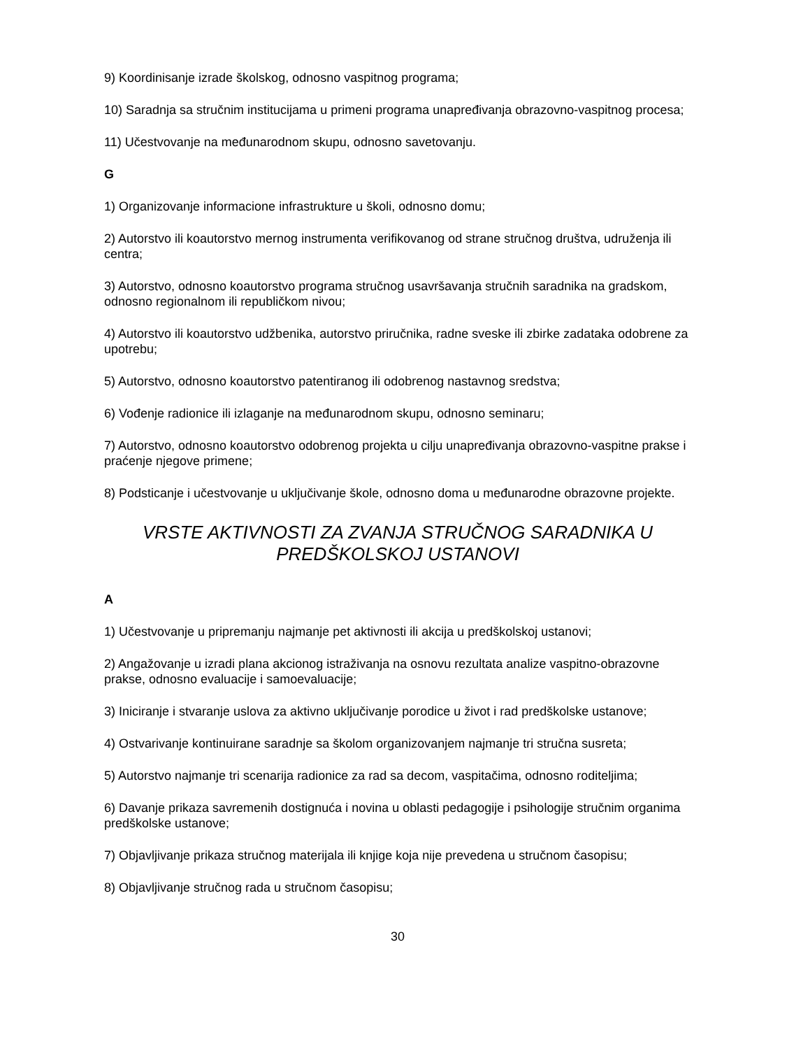9) Koordinisanje izrade školskog, odnosno vaspitnog programa;
10) Saradnja sa stručnim institucijama u primeni programa unapređivanja obrazovno-vaspitnog procesa;
11) Učestvovanje na međunarodnom skupu, odnosno savetovanju.
G
1) Organizovanje informacione infrastrukture u školi, odnosno domu;
2) Autorstvo ili koautorstvo mernog instrumenta verifikovanog od strane stručnog društva, udruženja ili centra;
3) Autorstvo, odnosno koautorstvo programa stručnog usavršavanja stručnih saradnika na gradskom, odnosno regionalnom ili republičkom nivou;
4) Autorstvo ili koautorstvo udžbenika, autorstvo priručnika, radne sveske ili zbirke zadataka odobrene za upotrebu;
5) Autorstvo, odnosno koautorstvo patentiranog ili odobrenog nastavnog sredstva;
6) Vođenje radionice ili izlaganje na međunarodnom skupu, odnosno seminaru;
7) Autorstvo, odnosno koautorstvo odobrenog projekta u cilju unapređivanja obrazovno-vaspitne prakse i praćenje njegove primene;
8) Podsticanje i učestvovanje u uključivanje škole, odnosno doma u međunarodne obrazovne projekte.
VRSTE AKTIVNOSTI ZA ZVANJA STRUČNOG SARADNIKA U PREDŠKOLSKOJ USTANOVI
A
1) Učestvovanje u pripremanju najmanje pet aktivnosti ili akcija u predškolskoj ustanovi;
2) Angažovanje u izradi plana akcionog istraživanja na osnovu rezultata analize vaspitno-obrazovne prakse, odnosno evaluacije i samoevaluacije;
3) Iniciranje i stvaranje uslova za aktivno uključivanje porodice u život i rad predškolske ustanove;
4) Ostvarivanje kontinuirane saradnje sa školom organizovanjem najmanje tri stručna susreta;
5) Autorstvo najmanje tri scenarija radionice za rad sa decom, vaspitačima, odnosno roditeljima;
6) Davanje prikaza savremenih dostignuća i novina u oblasti pedagogije i psihologije stručnim organima predškolske ustanove;
7) Objavljivanje prikaza stručnog materijala ili knjige koja nije prevedena u stručnom časopisu;
8) Objavljivanje stručnog rada u stručnom časopisu;
30